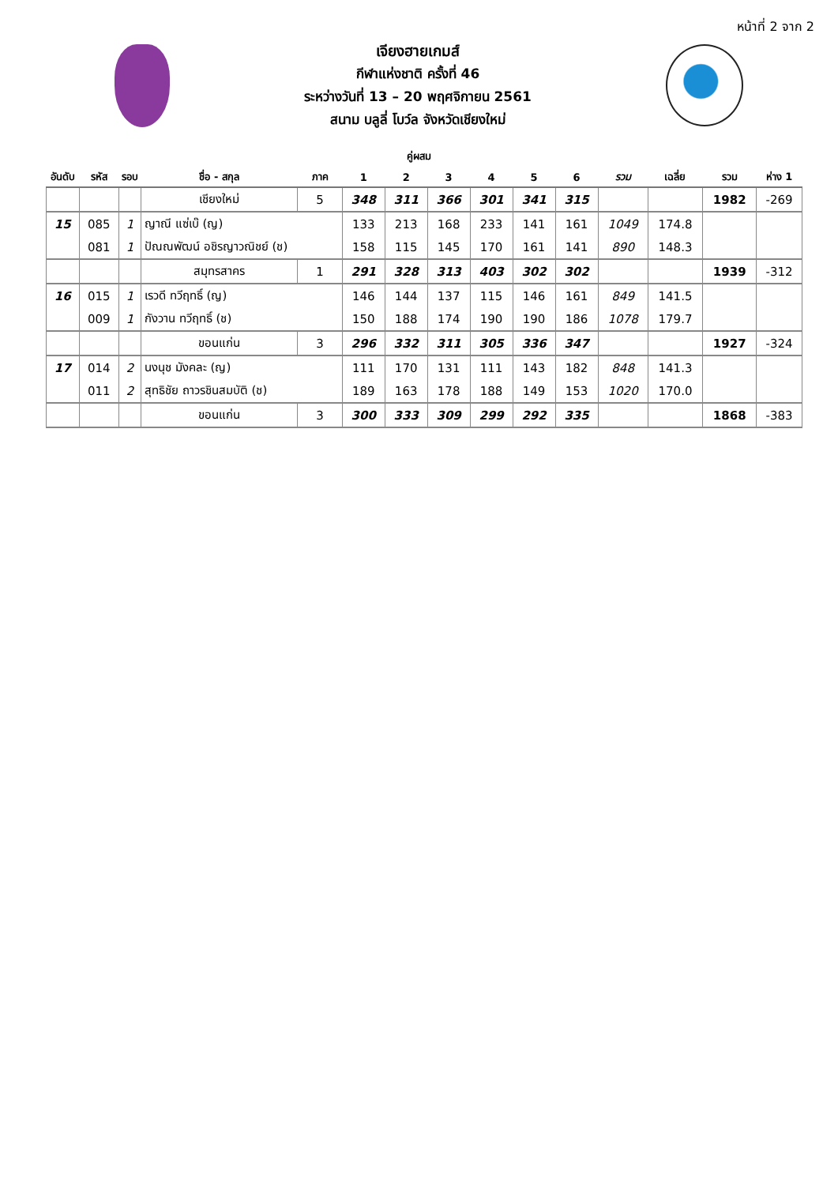หน้าที่ 2 จาก 2
เจียงฮายเกมส์
กีฬาแห่งชาติ ครั้งที่ 46
ระหว่างวันที่ 13 – 20 พฤศจิกายน 2561
สนาม บลูลี่ โบว์ล จังหวัดเชียงใหม่
คู่ผสม
| อันดับ | รหัส | รอบ | ชื่อ - สกุล | ภาค | 1 | 2 | 3 | 4 | 5 | 6 | รวม | เฉลี่ย | รวม | ห่าง 1 |
| --- | --- | --- | --- | --- | --- | --- | --- | --- | --- | --- | --- | --- | --- | --- |
| | | | เชียงใหม่ | 5 | 348 | 311 | 366 | 301 | 341 | 315 | | | 1982 | -269 |
| 15 | 085 | 1 | ญาณี แซ่เบ๊ (ญ) | | 133 | 213 | 168 | 233 | 141 | 161 | 1049 | 174.8 | | |
| | 081 | 1 | ปัณณพัฒน์ อชิรญาวณิชย์ (ช) | | 158 | 115 | 145 | 170 | 161 | 141 | 890 | 148.3 | | |
| | | | สมุทรสาคร | 1 | 291 | 328 | 313 | 403 | 302 | 302 | | | 1939 | -312 |
| 16 | 015 | 1 | เรวดี ทวีฤทธิ์ (ญ) | | 146 | 144 | 137 | 115 | 146 | 161 | 849 | 141.5 | | |
| | 009 | 1 | กังวาน ทวีฤทธิ์ (ช) | | 150 | 188 | 174 | 190 | 190 | 186 | 1078 | 179.7 | | |
| | | | ขอนแก่น | 3 | 296 | 332 | 311 | 305 | 336 | 347 | | | 1927 | -324 |
| 17 | 014 | 2 | นงนุช มังคละ (ญ) | | 111 | 170 | 131 | 111 | 143 | 182 | 848 | 141.3 | | |
| | 011 | 2 | สุทธิชัย ถาวรชินสมบัติ (ช) | | 189 | 163 | 178 | 188 | 149 | 153 | 1020 | 170.0 | | |
| | | | ขอนแก่น | 3 | 300 | 333 | 309 | 299 | 292 | 335 | | | 1868 | -383 |